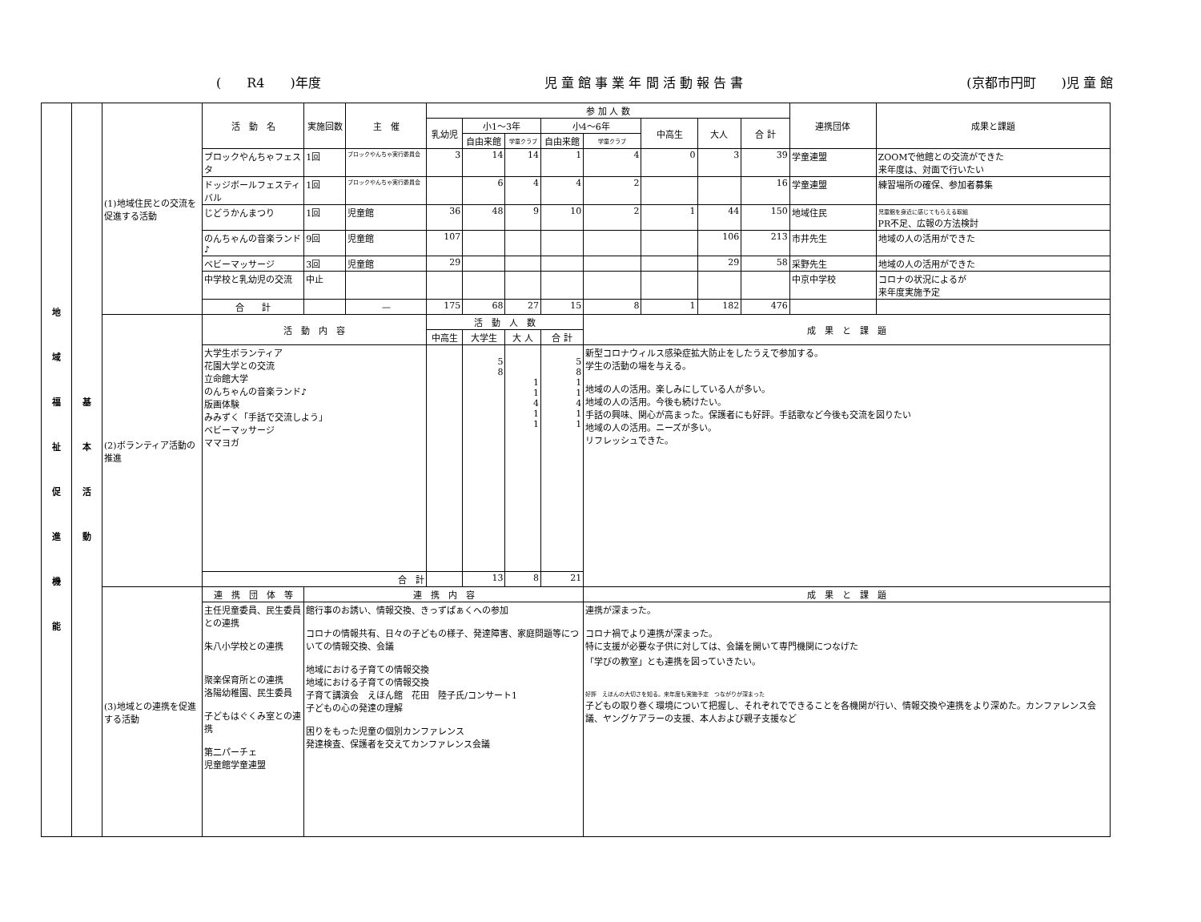(　　R4　　)年度 児 童 館 事 業 年 間 活 動 報 告 書 (京都市円町　　)児 童 館
| 地 域 福 祉 促 進 機 能 | 基 本 活 動 | (1)地域住民との交流を促進する活動 | 活 動 名 | 実施回数 | 主 催 | 参 加 人 数 | | | | | | | | 連携団体 | 成果と課題 |
| | | | | | | 乳幼児 | 小1〜3年 | | 小4〜6年 | | 中高生 | 大人 | 合 計 | | |
| | | | | | | | 自由来館 | 学童クラブ | 自由来館 | 学童クラブ | | | | | |
| | | | ブロックやんちゃフェスタ | 1回 | ブロックやんちゃ実行委員会 | 3 | 14 | 14 | 1 | 4 | 0 | 3 | 39 | 学童連盟 | ZOOMで他館との交流ができた 来年度は、対面で行いたい |
| | | | ドッジボールフェスティバル | 1回 | ブロックやんちゃ実行委員会 | | 6 | 4 | 4 | 2 | | | 16 | 学童連盟 | 練習場所の確保、参加者募集 |
| | | | じどうかんまつり | 1回 | 児童館 | 36 | 48 | 9 | 10 | 2 | 1 | 44 | 150 | 地域住民 | 児童館を身近に感じてもらえる取組 PR不足、広報の方法検討 |
| | | | のんちゃんの音楽ランド♪ | 9回 | 児童館 | 107 | | | | | | 106 | 213 | 市井先生 | 地域の人の活用ができた |
| | | | ベビーマッサージ | 3回 | 児童館 | 29 | | | | | | 29 | 58 | 采野先生 | 地域の人の活用ができた |
| | | | 中学校と乳幼児の交流 | 中止 | | | | | | | | | | 中京中学校 | コロナの状況によるが 来年度実施予定 |
| | | | 合 計 | | — | 175 | 68 | 27 | 15 | 8 | 1 | 182 | 476 | | |
| | | (2)ボランティア活動の推進 | 活 動 内 容 | | | 活 動 人 数 | | | | 成 果 と 課 題 | | | | | |
| | | | | | | 中高生 | 大学生 | 大 人 | 合 計 | | | | | | |
| | | | 大学生ボランティア 花園大学との交流 立命館大学 のんちゃんの音楽ランド♪ 版画体験 みみずく「手話で交流しよう」 ベビーマッサージ ママヨガ | | | | 5 8 | 1 1 4 1 1 | 5 8 1 1 4 1 1 | 新型コロナウィルス感染症拡大防止をしたうえで参加する。 学生の活動の場を与える。 地域の人の活用。楽しみにしている人が多い。 地域の人の活用。今後も続けたい。 手話の興味、関心が高まった。保護者にも好評。手話歌など今後も交流を図りたい 地域の人の活用。ニーズが多い。 リフレッシュできた。 | | | | | |
| | | | 合 計 | | | | 13 | 8 | 21 | | | | | | |
| | | (3)地域との連携を促進する活動 | 連 携 団 体 等 | 連 携 内 容 | | | | | | 成 果 と 課 題 | | | | | |
| | | | 主任児童委員、民生委員との連携 朱八小学校との連携 聚楽保育所との連携 洛陽幼稚園、民生委員 子どもはぐくみ室との連携 第二パーチェ 児童館学童連盟 | 館行事のお誘い、情報交換、きっずぱぁくへの参加 コロナの情報共有、日々の子どもの様子、発達障害、家庭問題等についての情報交換、会議 地域における子育ての情報交換 地域における子育ての情報交換 子育て講演会 えほん館 花田 陸子氏/コンサート1 子どもの心の発達の理解 困りをもった児童の個別カンファレンス 発達検査、保護者を交えてカンファレンス会議 | | | | | | 連携が深まった。 コロナ禍でより連携が深まった。 特に支援が必要な子供に対しては、会議を開いて専門機関につなげた 「学びの教室」とも連携を図っていきたい。 好評 えほんの大切さを知る。来年度も実施予定 つながりが深まった 子どもの取り巻く環境について把握し、それぞれでできることを各機関が行い、情報交換や連携をより深めた。カンファレンス会議、ヤングケアラーの支援、本人および親子支援など | | | | | |